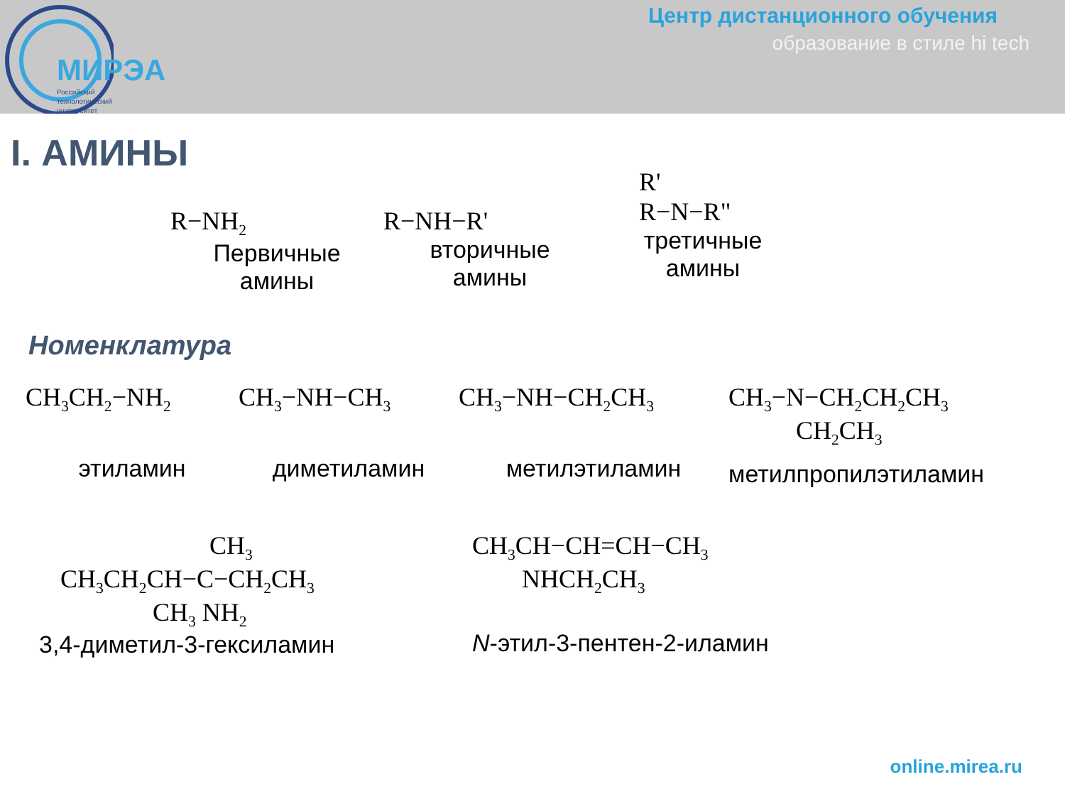МИРЭА
Российский
технологический
университет
Центр дистанционного обучения
образование в стиле hi tech
I. АМИНЫ
R−NH<sub>2</sub>
Первичные
амины
R−NH−R'
вторичные
амины
R'
R−N−R"
третичные
амины
Номенклатура
CH<sub>3</sub>CH<sub>2</sub>−NH<sub>2</sub>
этиламин
CH<sub>3</sub>−NH−CH<sub>3</sub>
диметиламин
CH<sub>3</sub>−NH−CH<sub>2</sub>CH<sub>3</sub>
метилэтиламин
CH<sub>3</sub>−N−CH<sub>2</sub>CH<sub>2</sub>CH<sub>3</sub>
CH<sub>2</sub>CH<sub>3</sub>
метилпропилэтиламин
CH<sub>3</sub>
CH<sub>3</sub>CH<sub>2</sub>CH−C−CH<sub>2</sub>CH<sub>3</sub>
CH<sub>3</sub> NH<sub>2</sub>
3,4-диметил-3-гексиламин
CH<sub>3</sub>CH−CH=CH−CH<sub>3</sub>
NHCH<sub>2</sub>CH<sub>3</sub>
N-этил-3-пентен-2-иламин
online.mirea.ru